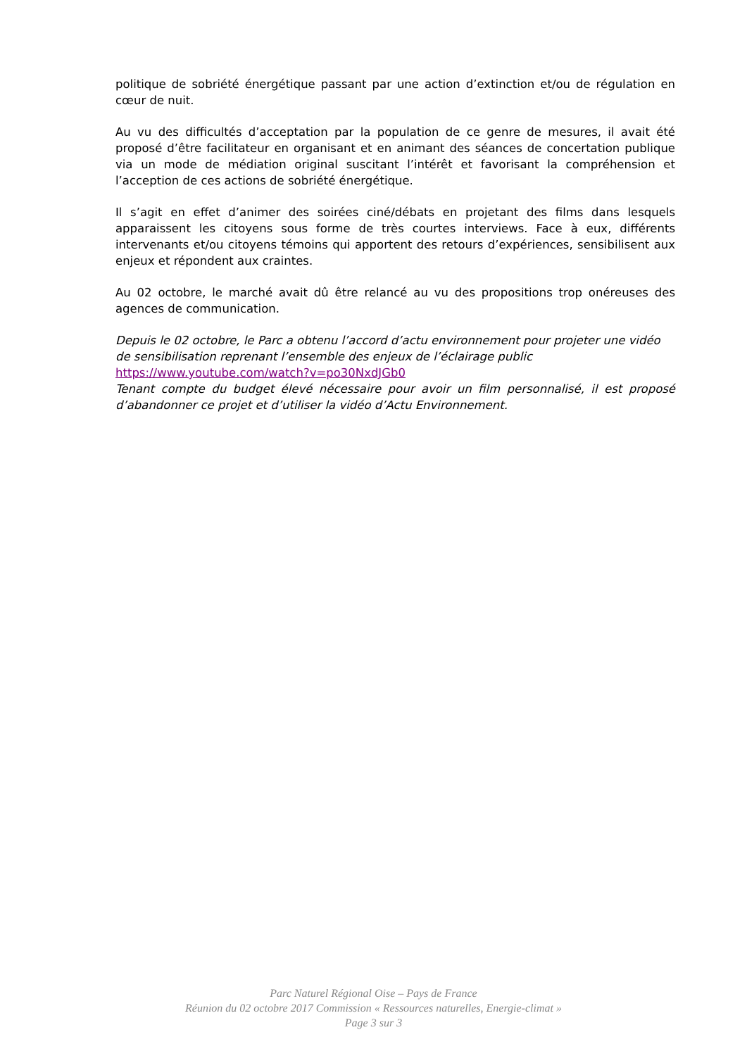politique de sobriété énergétique passant par une action d’extinction et/ou de régulation en cœur de nuit.
Au vu des difficultés d’acceptation par la population de ce genre de mesures, il avait été proposé d’être facilitateur en organisant et en animant des séances de concertation publique via un mode de médiation original suscitant l’intérêt et favorisant la compréhension et l’acception de ces actions de sobriété énergétique.
Il s’agit en effet d’animer des soirées ciné/débats en projetant des films dans lesquels apparaissent les citoyens sous forme de très courtes interviews. Face à eux, différents intervenants et/ou citoyens témoins qui apportent des retours d’expériences, sensibilisent aux enjeux et répondent aux craintes.
Au 02 octobre, le marché avait dû être relancé au vu des propositions trop onéreuses des agences de communication.
Depuis le 02 octobre, le Parc a obtenu l’accord d’actu environnement pour projeter une vidéo de sensibilisation reprenant l’ensemble des enjeux de l’éclairage public
https://www.youtube.com/watch?v=po30NxdJGb0
Tenant compte du budget élevé nécessaire pour avoir un film personnalisé, il est proposé d’abandonner ce projet et d’utiliser la vidéo d’Actu Environnement.
Parc Naturel Régional Oise – Pays de France
Réunion du 02 octobre 2017 Commission « Ressources naturelles, Energie-climat »
Page 3 sur 3